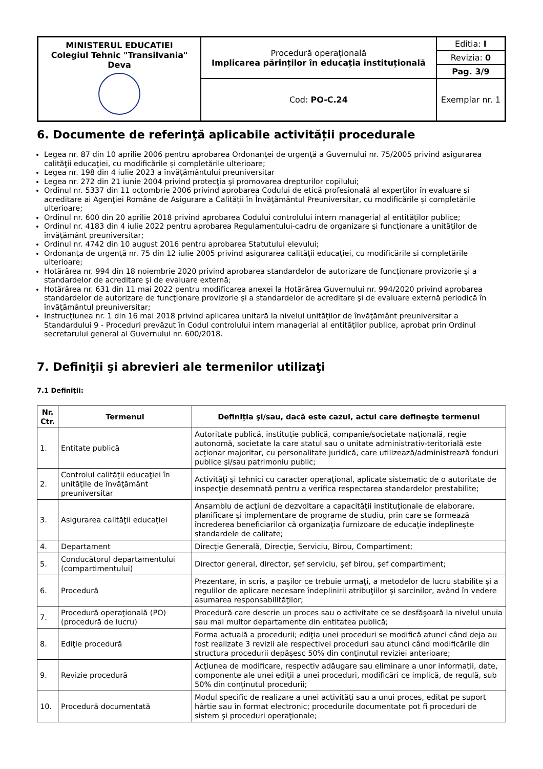| MINISTERUL EDUCATIEI Colegiul Tehnic "Transilvania" Deva | Procedură operațională Implicarea părinților în educația instituțională | Editia: I |
| | | Revizia: 0 |
| | | Pag. 3/9 |
| | Cod: PO-C.24 | Exemplar nr. 1 |
6. Documente de referinţă aplicabile activității procedurale
Legea nr. 87 din 10 aprilie 2006 pentru aprobarea Ordonanţei de urgenţă a Guvernului nr. 75/2005 privind asigurarea calităţii educaţiei, cu modificările și completările ulterioare;
Legea nr. 198 din 4 iulie 2023 a învățământului preuniversitar
Legea nr. 272 din 21 iunie 2004 privind protecţia şi promovarea drepturilor copilului;
Ordinul nr. 5337 din 11 octombrie 2006 privind aprobarea Codului de etică profesională al experţilor în evaluare şi acreditare ai Agenţiei Române de Asigurare a Calităţii în Învăţământul Preuniversitar, cu modificările și completările ulterioare;
Ordinul nr. 600 din 20 aprilie 2018 privind aprobarea Codului controlului intern managerial al entităţilor publice;
Ordinul nr. 4183 din 4 iulie 2022 pentru aprobarea Regulamentului-cadru de organizare şi funcţionare a unităţilor de învăţământ preuniversitar;
Ordinul nr. 4742 din 10 august 2016 pentru aprobarea Statutului elevului;
Ordonanţa de urgenţă nr. 75 din 12 iulie 2005 privind asigurarea calităţii educaţiei, cu modificările si completările ulterioare;
Hotărârea nr. 994 din 18 noiembrie 2020 privind aprobarea standardelor de autorizare de funcționare provizorie şi a standardelor de acreditare şi de evaluare externă;
Hotărârea nr. 631 din 11 mai 2022 pentru modificarea anexei la Hotărârea Guvernului nr. 994/2020 privind aprobarea standardelor de autorizare de funcţionare provizorie şi a standardelor de acreditare şi de evaluare externă periodică în învăţământul preuniversitar;
Instrucțiunea nr. 1 din 16 mai 2018 privind aplicarea unitară la nivelul unităților de învăţământ preuniversitar a Standardului 9 - Proceduri prevăzut în Codul controlului intern managerial al entităţilor publice, aprobat prin Ordinul secretarului general al Guvernului nr. 600/2018.
7. Definiţii şi abrevieri ale termenilor utilizaţi
7.1 Definiţii:
| Nr. Ctr. | Termenul | Definiția şi/sau, dacă este cazul, actul care defineşte termenul |
| --- | --- | --- |
| 1. | Entitate publică | Autoritate publică, instituţie publică, companie/societate naţională, regie autonomă, societate la care statul sau o unitate administrativ-teritorială este acţionar majoritar, cu personalitate juridică, care utilizează/administrează fonduri publice şi/sau patrimoniu public; |
| 2. | Controlul calităţii educaţiei în unităţile de învăţământ preuniversitar | Activităţi şi tehnici cu caracter operaţional, aplicate sistematic de o autoritate de inspecţie desemnată pentru a verifica respectarea standardelor prestabilite; |
| 3. | Asigurarea calităţii educației | Ansamblu de acţiuni de dezvoltare a capacităţii instituţionale de elaborare, planificare şi implementare de programe de studiu, prin care se formează încrederea beneficiarilor că organizaţia furnizoare de educaţie îndeplineşte standardele de calitate; |
| 4. | Departament | Direcţie Generală, Direcţie, Serviciu, Birou, Compartiment; |
| 5. | Conducătorul departamentului (compartimentului) | Director general, director, şef serviciu, şef birou, şef compartiment; |
| 6. | Procedură | Prezentare, în scris, a paşilor ce trebuie urmaţi, a metodelor de lucru stabilite şi a regulilor de aplicare necesare îndeplinirii atribuţiilor şi sarcinilor, având în vedere asumarea responsabilităţilor; |
| 7. | Procedură operaţională (PO) (procedură de lucru) | Procedură care descrie un proces sau o activitate ce se desfăşoară la nivelul unuia sau mai multor departamente din entitatea publică; |
| 8. | Ediţie procedură | Forma actuală a procedurii; ediţia unei proceduri se modifică atunci când deja au fost realizate 3 revizii ale respectivei proceduri sau atunci când modificările din structura procedurii depăşesc 50% din conţinutul reviziei anterioare; |
| 9. | Revizie procedură | Acţiunea de modificare, respectiv adăugare sau eliminare a unor informaţii, date, componente ale unei ediţii a unei proceduri, modificări ce implică, de regulă, sub 50% din conţinutul procedurii; |
| 10. | Procedură documentată | Modul specific de realizare a unei activităţi sau a unui proces, editat pe suport hârtie sau în format electronic; procedurile documentate pot fi proceduri de sistem şi proceduri operaţionale; |